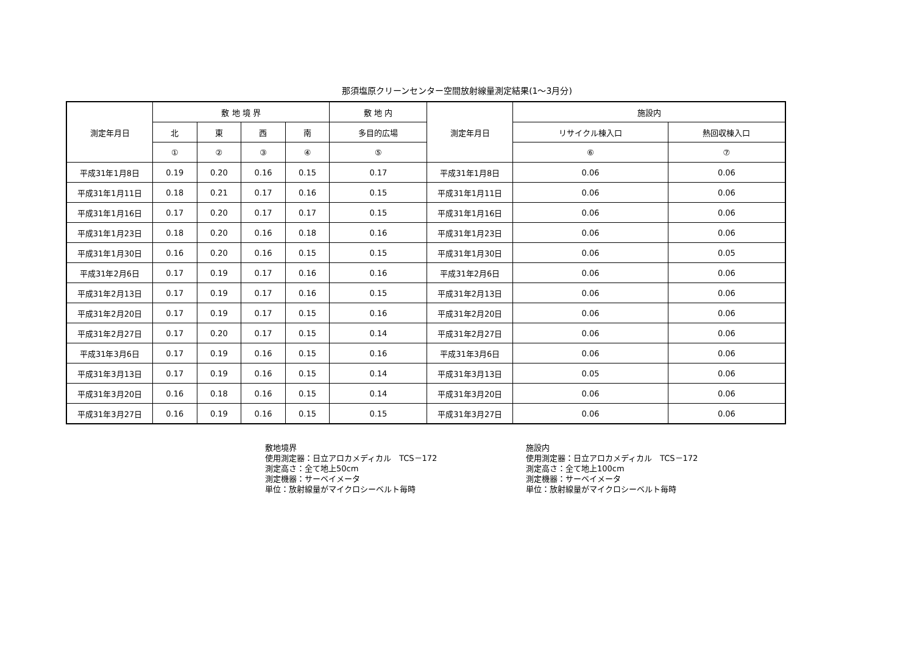那須塩原クリーンセンター空間放射線量測定結果(1～3月分)
| 測定年月日 | 敷 地 境 界 | | | | 敷 地 内 | 測定年月日 | 施設内 | |
| --- | --- | --- | --- | --- | --- | --- | --- | --- |
| | 北 | 東 | 西 | 南 | 多目的広場 | | リサイクル棟入口 | 熱回収棟入口 |
| | ① | ② | ③ | ④ | ⑤ | | ⑥ | ⑦ |
| 平成31年1月8日 | 0.19 | 0.20 | 0.16 | 0.15 | 0.17 | 平成31年1月8日 | 0.06 | 0.06 |
| 平成31年1月11日 | 0.18 | 0.21 | 0.17 | 0.16 | 0.15 | 平成31年1月11日 | 0.06 | 0.06 |
| 平成31年1月16日 | 0.17 | 0.20 | 0.17 | 0.17 | 0.15 | 平成31年1月16日 | 0.06 | 0.06 |
| 平成31年1月23日 | 0.18 | 0.20 | 0.16 | 0.18 | 0.16 | 平成31年1月23日 | 0.06 | 0.06 |
| 平成31年1月30日 | 0.16 | 0.20 | 0.16 | 0.15 | 0.15 | 平成31年1月30日 | 0.06 | 0.05 |
| 平成31年2月6日 | 0.17 | 0.19 | 0.17 | 0.16 | 0.16 | 平成31年2月6日 | 0.06 | 0.06 |
| 平成31年2月13日 | 0.17 | 0.19 | 0.17 | 0.16 | 0.15 | 平成31年2月13日 | 0.06 | 0.06 |
| 平成31年2月20日 | 0.17 | 0.19 | 0.17 | 0.15 | 0.16 | 平成31年2月20日 | 0.06 | 0.06 |
| 平成31年2月27日 | 0.17 | 0.20 | 0.17 | 0.15 | 0.14 | 平成31年2月27日 | 0.06 | 0.06 |
| 平成31年3月6日 | 0.17 | 0.19 | 0.16 | 0.15 | 0.16 | 平成31年3月6日 | 0.06 | 0.06 |
| 平成31年3月13日 | 0.17 | 0.19 | 0.16 | 0.15 | 0.14 | 平成31年3月13日 | 0.05 | 0.06 |
| 平成31年3月20日 | 0.16 | 0.18 | 0.16 | 0.15 | 0.14 | 平成31年3月20日 | 0.06 | 0.06 |
| 平成31年3月27日 | 0.16 | 0.19 | 0.16 | 0.15 | 0.15 | 平成31年3月27日 | 0.06 | 0.06 |
敷地境界
使用測定器：日立アロカメディカル　TCS－172
測定高さ：全て地上50cm
測定機器：サーベイメータ
単位：放射線量がマイクロシーベルト毎時
施設内
使用測定器：日立アロカメディカル　TCS－172
測定高さ：全て地上100cm
測定機器：サーベイメータ
単位：放射線量がマイクロシーベルト毎時